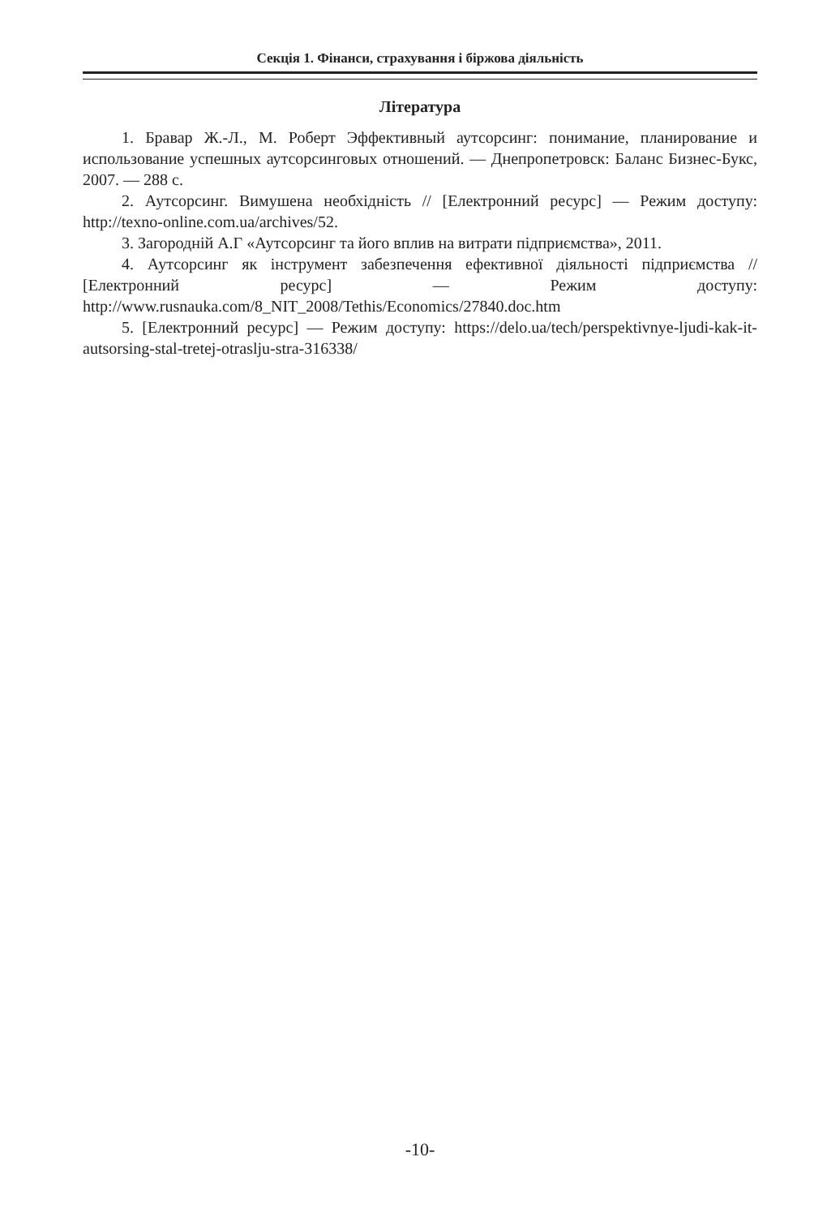Секція 1. Фінанси, страхування і біржова діяльність
Література
1. Бравар Ж.-Л., М. Роберт Эффективный аутсорсинг: понимание, планирование и использование успешных аутсорсинговых отношений. — Днепропетровск: Баланс Бизнес-Букс, 2007. — 288 с.
2. Аутсорсинг. Вимушена необхідність // [Електронний ресурс] — Режим доступу: http://texno-online.com.ua/archives/52.
3. Загородній А.Г «Аутсорсинг та його вплив на витрати підприємства», 2011.
4. Аутсорсинг як інструмент забезпечення ефективної діяльності підприємства // [Електронний ресурс] — Режим доступу: http://www.rusnauka.com/8_NIT_2008/Tethis/Economics/27840.doc.htm
5. [Електронний ресурс] — Режим доступу: https://delo.ua/tech/perspektivnye-ljudi-kak-it-autsorsing-stal-tretej-otraslju-stra-316338/
-10-